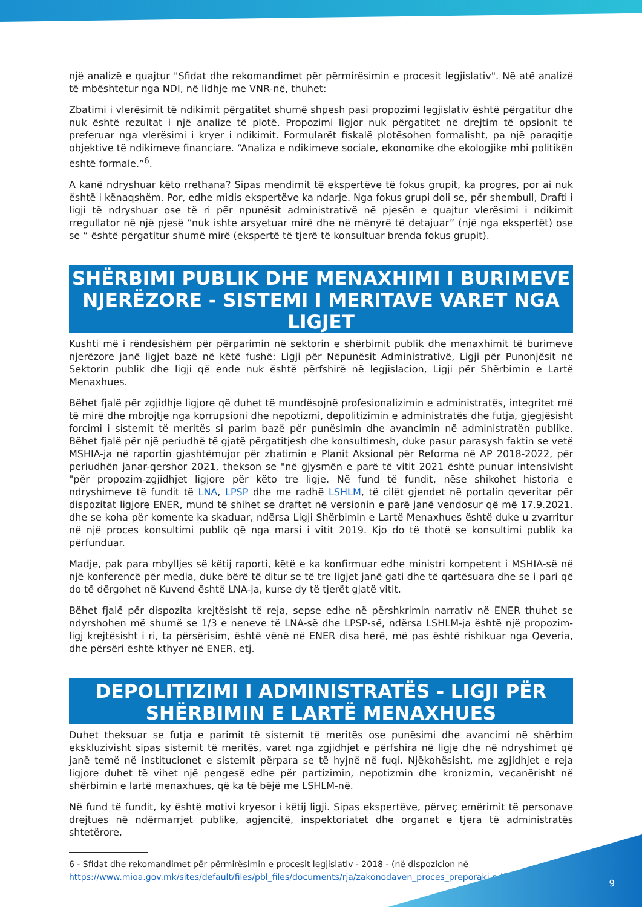një analizë e quajtur "Sfidat dhe rekomandimet për përmirësimin e procesit legjislativ". Në atë analizë të mbështetur nga NDI, në lidhje me VNR-në, thuhet:
Zbatimi i vlerësimit të ndikimit përgatitet shumë shpesh pasi propozimi legjislativ është përgatitur dhe nuk është rezultat i një analize të plotë. Propozimi ligjor nuk përgatitet në drejtim të opsionit të preferuar nga vlerësimi i kryer i ndikimit. Formularët fiskalë plotësohen formalisht, pa një paraqitje objektive të ndikimeve financiare. “Analiza e ndikimeve sociale, ekonomike dhe ekologjike mbi politikën është formale.”<sup>6</sup>.
A kanë ndryshuar këto rrethana? Sipas mendimit të ekspertëve të fokus grupit, ka progres, por ai nuk është i kënaqshëm. Por, edhe midis ekspertëve ka ndarje. Nga fokus grupi doli se, për shembull, Drafti i ligji të ndryshuar ose të ri për npunësit administrativë në pjesën e quajtur vlerësimi i ndikimit rregullator në një pjesë “nuk ishte arsyetuar mirë dhe në mënyrë të detajuar” (një nga ekspertët) ose se “ është përgatitur shumë mirë (ekspertë të tjerë të konsultuar brenda fokus grupit).
SHËRBIMI PUBLIK DHE MENAXHIMI I BURIMEVE NJERËZORE - SISTEMI I MERITAVE VARET NGA LIGJET
Kushti më i rëndësishëm për përparimin në sektorin e shërbimit publik dhe menaxhimit të burimeve njerëzore janë ligjet bazë në këtë fushë: Ligji për Nëpunësit Administrativë, Ligji për Punonjësit në Sektorin publik dhe ligji që ende nuk është përfshirë në legjislacion, Ligji për Shërbimin e Lartë Menaxhues.
Bëhet fjalë për zgjidhje ligjore që duhet të mundësojnë profesionalizimin e administratës, integritet më të mirë dhe mbrojtje nga korrupsioni dhe nepotizmi, depolitizimin e administratës dhe futja, gjegjësisht forcimi i sistemit të meritës si parim bazë për punësimin dhe avancimin në administratën publike. Bëhet fjalë për një periudhë të gjatë përgatitjesh dhe konsultimesh, duke pasur parasysh faktin se vetë MSHIA-ja në raportin gjashtëmujor për zbatimin e Planit Aksional për Reforma në AP 2018-2022, për periudhën janar-qershor 2021, thekson se "në gjysmën e parë të vitit 2021 është punuar intensivisht "për propozim-zgjidhjet ligjore për këto tre ligje. Në fund të fundit, nëse shikohet historia e ndryshimeve të fundit të LNA, LPSP dhe me radhë LSHLM, të cilët gjendet në portalin qeveritar për dispozitat ligjore ENER, mund të shihet se draftet në versionin e parë janë vendosur që më 17.9.2021. dhe se koha për komente ka skaduar, ndërsa Ligji Shërbimin e Lartë Menaxhues është duke u zvarritur në një proces konsultimi publik që nga marsi i vitit 2019. Kjo do të thotë se konsultimi publik ka përfunduar.
Madje, pak para mbylljes së këtij raporti, këtë e ka konfirmuar edhe ministri kompetent i MSHIA-së në një konferencë për media, duke bërë të ditur se të tre ligjet janë gati dhe të qartësuara dhe se i pari që do të dërgohet në Kuvend është LNA-ja, kurse dy të tjerët gjatë vitit.
Bëhet fjalë për dispozita krejtësisht të reja, sepse edhe në përshkrimin narrativ në ENER thuhet se ndyrshohen më shumë se 1/3 e neneve të LNA-së dhe LPSP-së, ndërsa LSHLM-ja është një propozim-ligj krejtësisht i ri, ta përsërisim, është vënë në ENER disa herë, më pas është rishikuar nga Qeveria, dhe përsëri është kthyer në ENER, etj.
DEPOLITIZIMI I ADMINISTRATËS - LIGJI PËR SHËRBIMIN E LARTË MENAXHUES
Duhet theksuar se futja e parimit të sistemit të meritës ose punësimi dhe avancimi në shërbim ekskluzivisht sipas sistemit të meritës, varet nga zgjidhjet e përfshira në ligje dhe në ndryshimet që janë temë në institucionet e sistemit përpara se të hyjnë në fuqi. Njëkohësisht, me zgjidhjet e reja ligjore duhet të vihet një pengesë edhe për partizimin, nepotizmin dhe kronizmin, veçanërisht në shërbimin e lartë menaxhues, që ka të bëjë me LSHLM-në.
Në fund të fundit, ky është motivi kryesor i këtij ligji. Sipas ekspertëve, përveç emërimit të personave drejtues në ndërmarrjet publike, agjencitë, inspektoriatet dhe organet e tjera të administratës shtetërore,
6 - Sfidat dhe rekomandimet për përmirësimin e procesit legjislativ - 2018 - (në dispozicion në https://www.mioa.gov.mk/sites/default/files/pbl_files/documents/rja/zakonodaven_proces_preporaki.pdf)
9